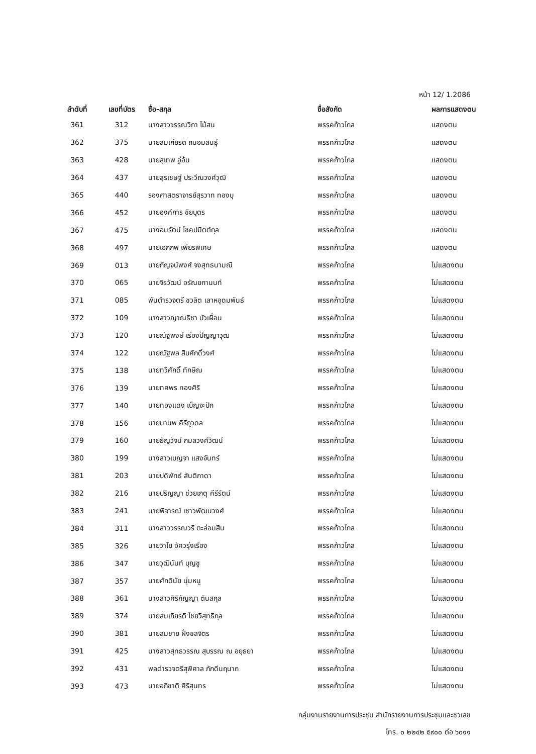หน้า 12/ 1.2086
| ลำดับที่ | เลขที่บัตร | ชื่อ-สกุล | ชื่อสังกัด | ผลการแสดงตน |
| --- | --- | --- | --- | --- |
| 361 | 312 | นางสาววรรณวิภา ไม้สน | พรรคก้าวไกล | แสดงตน |
| 362 | 375 | นายสมเกียรติ ถนอมสินธุ์ | พรรคก้าวไกล | แสดงตน |
| 363 | 428 | นายสุเทพ อู่อ้น | พรรคก้าวไกล | แสดงตน |
| 364 | 437 | นายสุรเชษฐ์ ประวีณวงศ์วุฒิ | พรรคก้าวไกล | แสดงตน |
| 365 | 440 | รองศาสตราจารย์สุรวาท ทองบุ | พรรคก้าวไกล | แสดงตน |
| 366 | 452 | นายองค์การ ชัยบุตร | พรรคก้าวไกล | แสดงตน |
| 367 | 475 | นางอมรัตน์ โชคปมิตต์กุล | พรรคก้าวไกล | แสดงตน |
| 368 | 497 | นายเอกภพ เพียรพิเศษ | พรรคก้าวไกล | แสดงตน |
| 369 | 013 | นายกัญจน์พงศ์ จงสุทธนามณี | พรรคก้าวไกล | ไม่แสดงตน |
| 370 | 065 | นายจิรวัฒน์ อรัณยกานนท์ | พรรคก้าวไกล | ไม่แสดงตน |
| 371 | 085 | พันตำรวจตรี ชวลิต เลาหอุดมพันธ์ | พรรคก้าวไกล | ไม่แสดงตน |
| 372 | 109 | นางสาวญาณธิชา บัวเผื่อน | พรรคก้าวไกล | ไม่แสดงตน |
| 373 | 120 | นายณัฐพงษ์ เรืองปัญญาวุฒิ | พรรคก้าวไกล | ไม่แสดงตน |
| 374 | 122 | นายณัฐพล สืบศักดิ์วงศ์ | พรรคก้าวไกล | ไม่แสดงตน |
| 375 | 138 | นายทวีศักดิ์ ทักษิณ | พรรคก้าวไกล | ไม่แสดงตน |
| 376 | 139 | นายทศพร ทองศิริ | พรรคก้าวไกล | ไม่แสดงตน |
| 377 | 140 | นายทองแดง เบ็ญจะปัก | พรรคก้าวไกล | ไม่แสดงตน |
| 378 | 156 | นายมานพ คีรีภูวดล | พรรคก้าวไกล | ไม่แสดงตน |
| 379 | 160 | นายธัญวัจน์ กมลวงศ์วัฒน์ | พรรคก้าวไกล | ไม่แสดงตน |
| 380 | 199 | นางสาวเบญจา แสงจันทร์ | พรรคก้าวไกล | ไม่แสดงตน |
| 381 | 203 | นายปดิพัทธ์ สันติภาดา | พรรคก้าวไกล | ไม่แสดงตน |
| 382 | 216 | นายปริญญา ช่วยเกตุ คีรีรัตน์ | พรรคก้าวไกล | ไม่แสดงตน |
| 383 | 241 | นายพิจารณ์ เชาวพัฒนวงศ์ | พรรคก้าวไกล | ไม่แสดงตน |
| 384 | 311 | นางสาววรรณวรี ตะล่อมสิน | พรรคก้าวไกล | ไม่แสดงตน |
| 385 | 326 | นายวาโย อัศวรุ่งเรือง | พรรคก้าวไกล | ไม่แสดงตน |
| 386 | 347 | นายวุฒินันท์ บุญชู | พรรคก้าวไกล | ไม่แสดงตน |
| 387 | 357 | นายศักดินัย นุ่มหนู | พรรคก้าวไกล | ไม่แสดงตน |
| 388 | 361 | นางสาวศิริกัญญา ตันสกุล | พรรคก้าวไกล | ไม่แสดงตน |
| 389 | 374 | นายสมเกียรติ ไชยวิสุทธิกุล | พรรคก้าวไกล | ไม่แสดงตน |
| 390 | 381 | นายสมชาย ฝั่งชลจิตร | พรรคก้าวไกล | ไม่แสดงตน |
| 391 | 425 | นางสาวสุทธวรรณ สุบรรณ ณ อยุธยา | พรรคก้าวไกล | ไม่แสดงตน |
| 392 | 431 | พลตำรวจตรีสุพิศาล ภักดีนฤนาถ | พรรคก้าวไกล | ไม่แสดงตน |
| 393 | 473 | นายอภิชาติ ศิริสุนทร | พรรคก้าวไกล | ไม่แสดงตน |
กลุ่มงานรายงานการประชุม สำนักรายงานการประชุมและชวเลข
โทร. ๐ ๒๒๔๒ ๕๙๐๐ ต่อ ๖๐๑๑